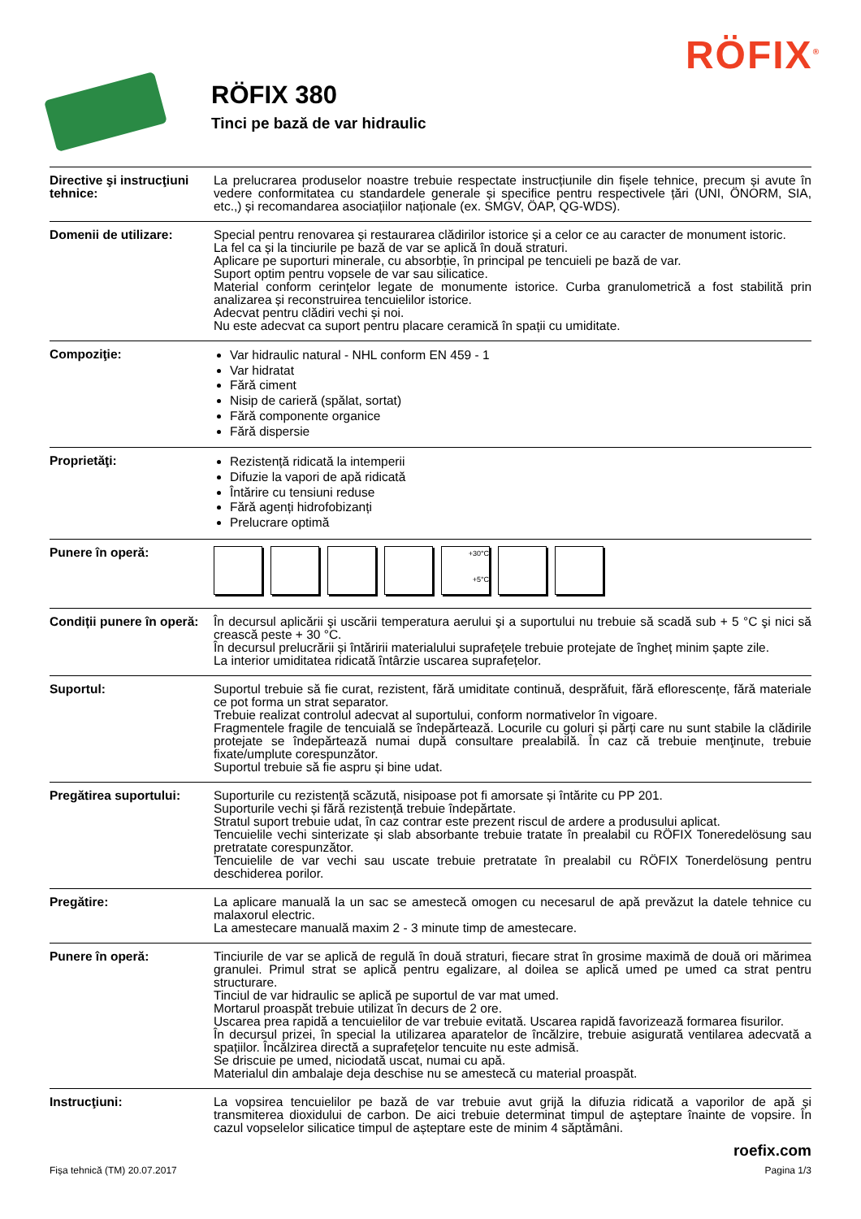RÖFIX<sup>®</sup>
RÖFIX 380
Tinci pe bază de var hidraulic
Directive şi instrucţiuni tehnice:
La prelucrarea produselor noastre trebuie respectate instrucțiunile din fișele tehnice, precum și avute în vedere conformitatea cu standardele generale și specifice pentru respectivele țări (UNI, ÖNORM, SIA, etc.,) și recomandarea asociațiilor naționale (ex. SMGV, ÖAP, QG-WDS).
Domenii de utilizare: Special pentru renovarea și restaurarea clădirilor istorice și a celor ce au caracter de monument istoric.
La fel ca și la tinciurile pe bază de var se aplică în două straturi.
Aplicare pe suporturi minerale, cu absorbție, în principal pe tencuieli pe bază de var.
Suport optim pentru vopsele de var sau silicatice.
Material conform cerințelor legate de monumente istorice. Curba granulometrică a fost stabilită prin analizarea și reconstruirea tencuielilor istorice.
Adecvat pentru clădiri vechi și noi.
Nu este adecvat ca suport pentru placare ceramică în spații cu umiditate.
Compoziţie:
Var hidraulic natural - NHL conform EN 459 - 1
Var hidratat
Fără ciment
Nisip de carieră (spălat, sortat)
Fără componente organice
Fără dispersie
Proprietăţi:
Rezistență ridicată la intemperii
Difuzie la vapori de apă ridicată
Întărire cu tensiuni reduse
Fără agenți hidrofobizanți
Prelucrare optimă
Punere în operă:
+30°C
+5°C
Condiții punere în operă:
În decursul aplicării şi uscării temperatura aerului şi a suportului nu trebuie să scadă sub + 5 °C şi nici să crească peste + 30 °C.
În decursul prelucrării și întăririi materialului suprafețele trebuie protejate de îngheț minim șapte zile.
La interior umiditatea ridicată întârzie uscarea suprafețelor.
Suportul: Suportul trebuie să fie curat, rezistent, fără umiditate continuă, desprăfuit, fără eflorescențe, fără materiale ce pot forma un strat separator.
Trebuie realizat controlul adecvat al suportului, conform normativelor în vigoare.
Fragmentele fragile de tencuială se îndepărtează. Locurile cu goluri și părți care nu sunt stabile la clădirile protejate se îndepărtează numai după consultare prealabilă. În caz că trebuie menţinute, trebuie fixate/umplute corespunzător.
Suportul trebuie să fie aspru și bine udat.
Pregătirea suportului:
Suporturile cu rezistență scăzută, nisipoase pot fi amorsate și întărite cu PP 201.
Suporturile vechi și fără rezistență trebuie îndepărtate.
Stratul suport trebuie udat, în caz contrar este prezent riscul de ardere a produsului aplicat.
Tencuielile vechi sinterizate și slab absorbante trebuie tratate în prealabil cu RÖFIX Toneredelösung sau pretratate corespunzător.
Tencuielile de var vechi sau uscate trebuie pretratate în prealabil cu RÖFIX Tonerdelösung pentru deschiderea porilor.
Pregătire: La aplicare manuală la un sac se amestecă omogen cu necesarul de apă prevăzut la datele tehnice cu malaxorul electric.
La amestecare manuală maxim 2 - 3 minute timp de amestecare.
Punere în operă: Tinciurile de var se aplică de regulă în două straturi, fiecare strat în grosime maximă de două ori mărimea granulei. Primul strat se aplică pentru egalizare, al doilea se aplică umed pe umed ca strat pentru structurare.
Tinciul de var hidraulic se aplică pe suportul de var mat umed.
Mortarul proaspăt trebuie utilizat în decurs de 2 ore.
Uscarea prea rapidă a tencuielilor de var trebuie evitată. Uscarea rapidă favorizează formarea fisurilor.
În decursul prizei, în special la utilizarea aparatelor de încălzire, trebuie asigurată ventilarea adecvată a spațiilor. Încălzirea directă a suprafețelor tencuite nu este admisă.
Se driscuie pe umed, niciodată uscat, numai cu apă.
Materialul din ambalaje deja deschise nu se amestecă cu material proaspăt.
Instrucţiuni: La vopsirea tencuielilor pe bază de var trebuie avut grijă la difuzia ridicată a vaporilor de apă și transmiterea dioxidului de carbon. De aici trebuie determinat timpul de aşteptare înainte de vopsire. În cazul vopselelor silicatice timpul de așteptare este de minim 4 săptămâni.
roefix.com
Fișa tehnică (TM) 20.07.2017 Pagina 1/3